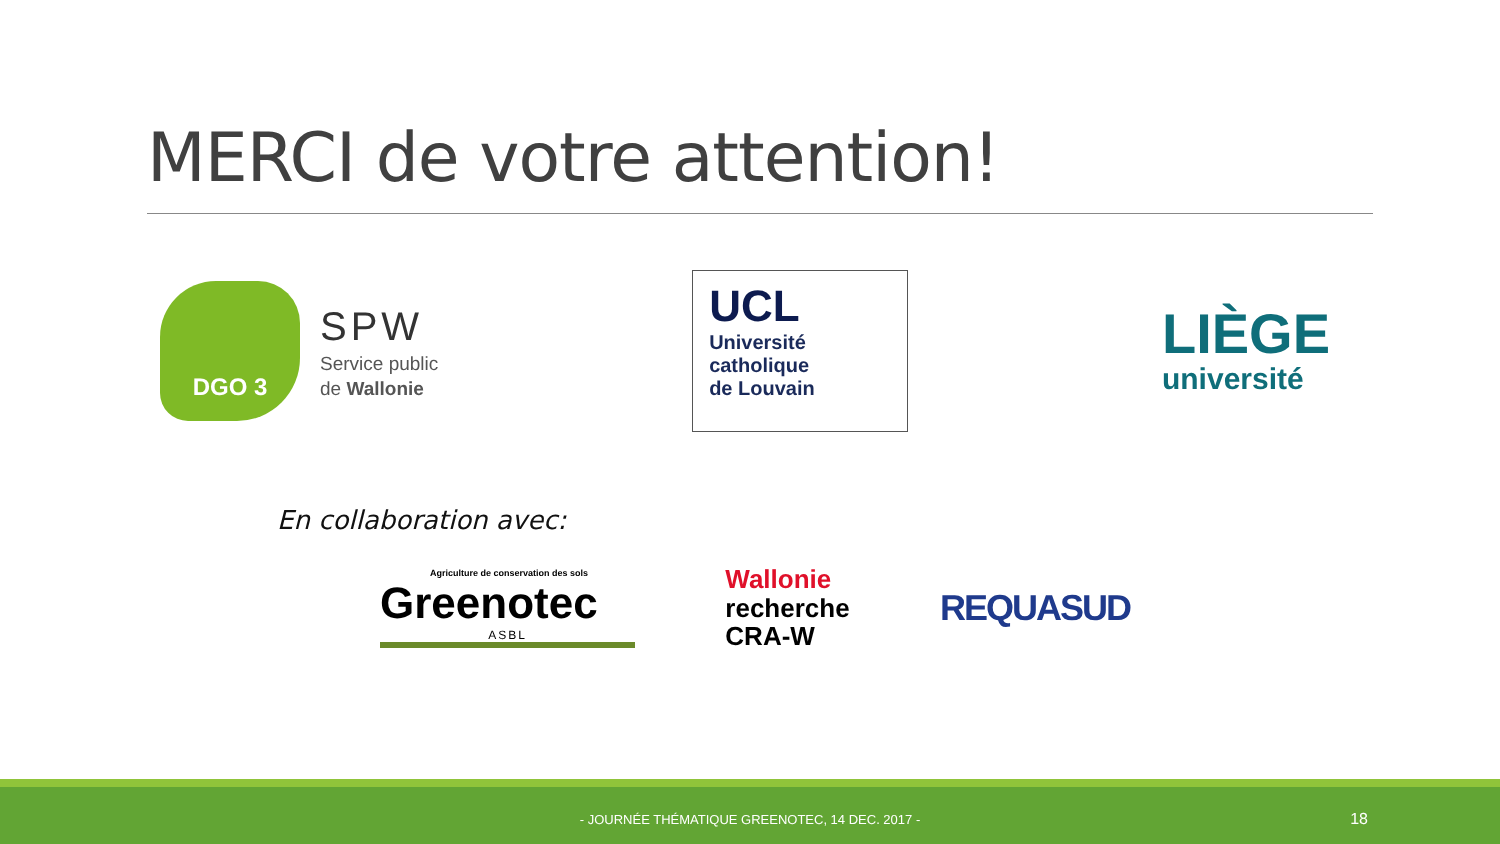MERCI de votre attention!
DGO 3
SPW
Service public
de Wallonie
UCL
Université
catholique
de Louvain
LIÈGE
université
En collaboration avec:
Agriculture de conservation des sols
Greenotec
ASBL
Wallonie
recherche
CRA-W
REQUASUD
- JOURNÉE THÉMATIQUE GREENOTEC, 14 DEC. 2017 - 18